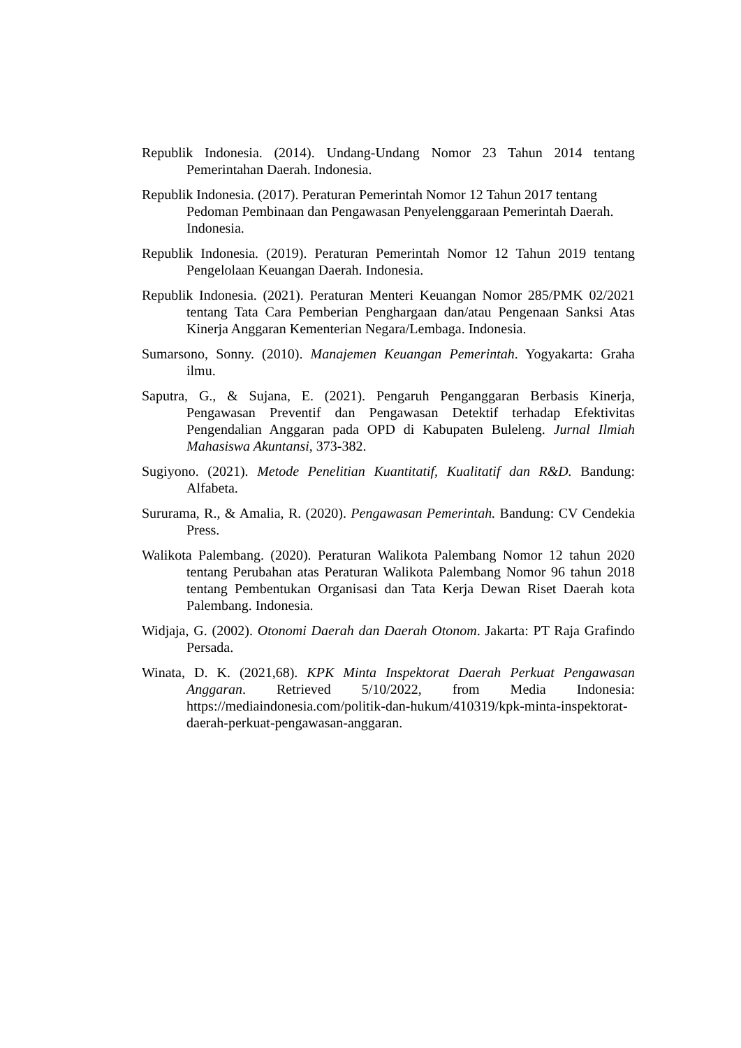Republik Indonesia. (2014). Undang-Undang Nomor 23 Tahun 2014 tentang Pemerintahan Daerah. Indonesia.
Republik Indonesia. (2017). Peraturan Pemerintah Nomor 12 Tahun 2017 tentang Pedoman Pembinaan dan Pengawasan Penyelenggaraan Pemerintah Daerah. Indonesia.
Republik Indonesia. (2019). Peraturan Pemerintah Nomor 12 Tahun 2019 tentang Pengelolaan Keuangan Daerah. Indonesia.
Republik Indonesia. (2021). Peraturan Menteri Keuangan Nomor 285/PMK 02/2021 tentang Tata Cara Pemberian Penghargaan dan/atau Pengenaan Sanksi Atas Kinerja Anggaran Kementerian Negara/Lembaga. Indonesia.
Sumarsono, Sonny. (2010). Manajemen Keuangan Pemerintah. Yogyakarta: Graha ilmu.
Saputra, G., & Sujana, E. (2021). Pengaruh Penganggaran Berbasis Kinerja, Pengawasan Preventif dan Pengawasan Detektif terhadap Efektivitas Pengendalian Anggaran pada OPD di Kabupaten Buleleng. Jurnal Ilmiah Mahasiswa Akuntansi, 373-382.
Sugiyono. (2021). Metode Penelitian Kuantitatif, Kualitatif dan R&D. Bandung: Alfabeta.
Sururama, R., & Amalia, R. (2020). Pengawasan Pemerintah. Bandung: CV Cendekia Press.
Walikota Palembang. (2020). Peraturan Walikota Palembang Nomor 12 tahun 2020 tentang Perubahan atas Peraturan Walikota Palembang Nomor 96 tahun 2018 tentang Pembentukan Organisasi dan Tata Kerja Dewan Riset Daerah kota Palembang. Indonesia.
Widjaja, G. (2002). Otonomi Daerah dan Daerah Otonom. Jakarta: PT Raja Grafindo Persada.
Winata, D. K. (2021,68). KPK Minta Inspektorat Daerah Perkuat Pengawasan Anggaran. Retrieved 5/10/2022, from Media Indonesia: https://mediaindonesia.com/politik-dan-hukum/410319/kpk-minta-inspektorat-daerah-perkuat-pengawasan-anggaran.